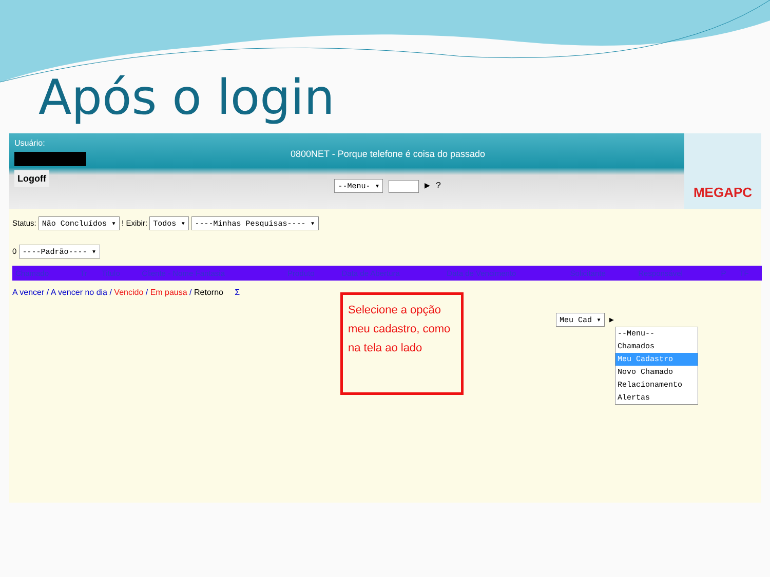Após o login
Usuário:
Logoff
0800NET - Porque telefone é coisa do passado
--Menu- ▾ ▶ ?
MEGAPC
Status: Não Concluídos ▾ ! Exibir: Todos ▾ ----Minhas Pesquisas---- ▾
0 ----Padrão---- ▾
| Chamado | Tr | Titulo | Cliente - Nome Fantasia | Produto | Data de Abertura | Data de Vencimento | Solicitante | Responsável | P | TF |
| --- | --- | --- | --- | --- | --- | --- | --- | --- | --- | --- |
A vencer / A vencer no dia / Vencido / Em pausa / Retorno Σ
Selecione a opção meu cadastro, como na tela ao lado
Meu Cad ▾ ▶
--Menu--
Chamados
Meu Cadastro
Novo Chamado
Relacionamento
Alertas